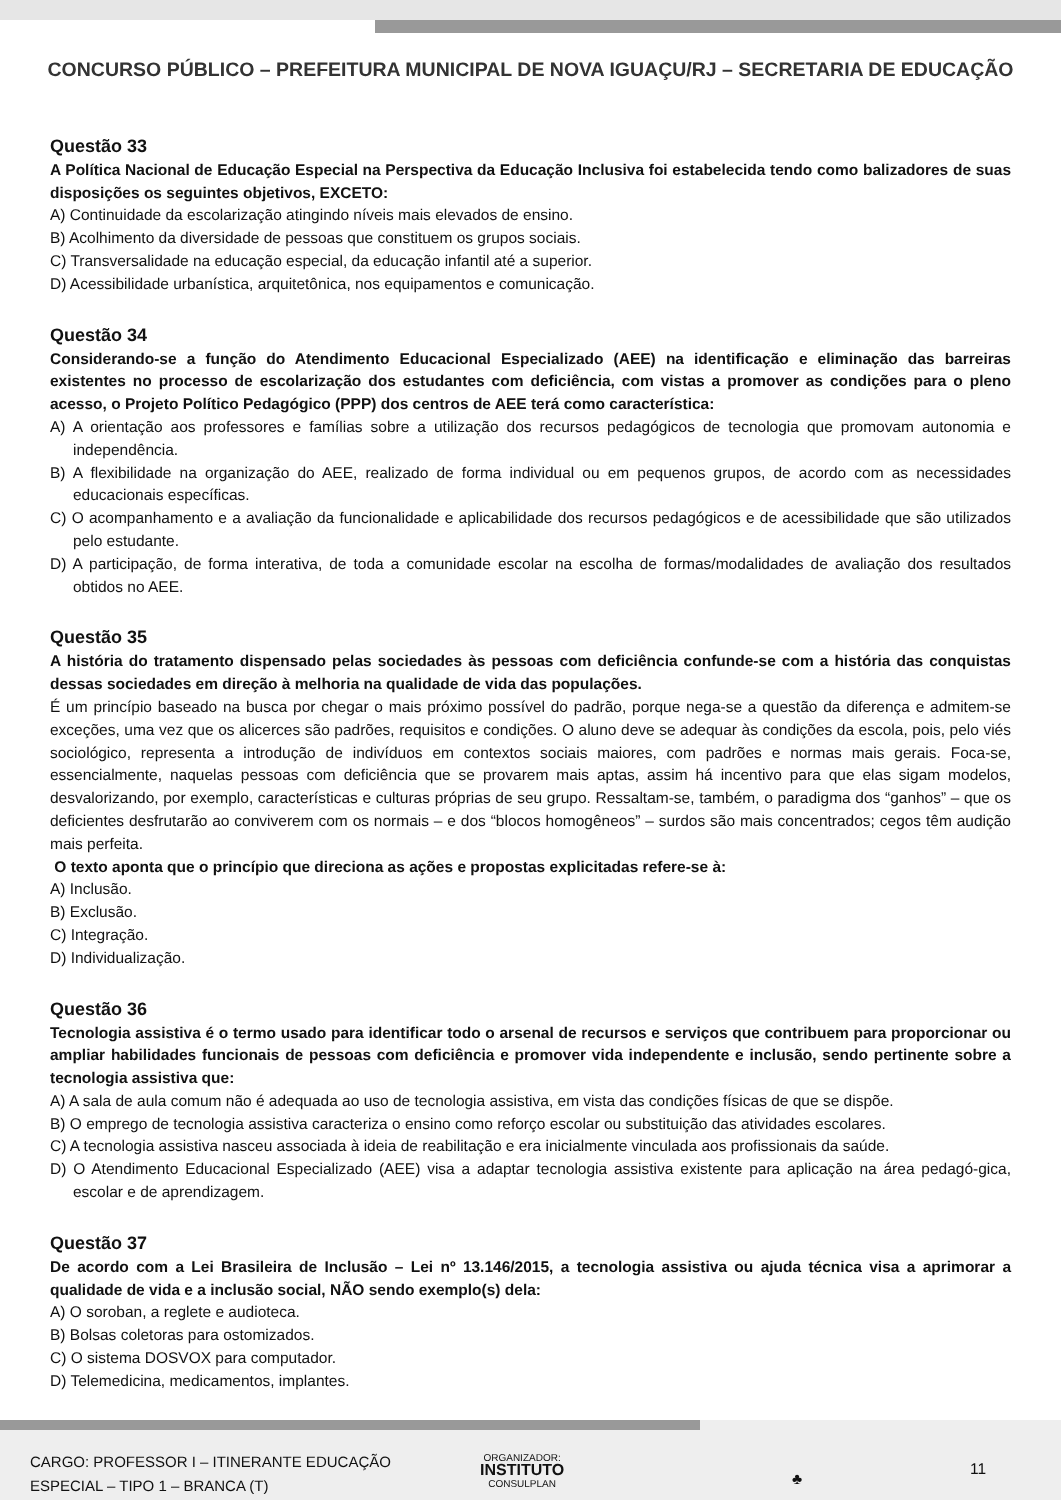CONCURSO PÚBLICO – PREFEITURA MUNICIPAL DE NOVA IGUAÇU/RJ – SECRETARIA DE EDUCAÇÃO
Questão 33
A Política Nacional de Educação Especial na Perspectiva da Educação Inclusiva foi estabelecida tendo como balizadores de suas disposições os seguintes objetivos, EXCETO:
A) Continuidade da escolarização atingindo níveis mais elevados de ensino.
B) Acolhimento da diversidade de pessoas que constituem os grupos sociais.
C) Transversalidade na educação especial, da educação infantil até a superior.
D) Acessibilidade urbanística, arquitetônica, nos equipamentos e comunicação.
Questão 34
Considerando-se a função do Atendimento Educacional Especializado (AEE) na identificação e eliminação das barreiras existentes no processo de escolarização dos estudantes com deficiência, com vistas a promover as condições para o pleno acesso, o Projeto Político Pedagógico (PPP) dos centros de AEE terá como característica:
A) A orientação aos professores e famílias sobre a utilização dos recursos pedagógicos de tecnologia que promovam autonomia e independência.
B) A flexibilidade na organização do AEE, realizado de forma individual ou em pequenos grupos, de acordo com as necessidades educacionais específicas.
C) O acompanhamento e a avaliação da funcionalidade e aplicabilidade dos recursos pedagógicos e de acessibilidade que são utilizados pelo estudante.
D) A participação, de forma interativa, de toda a comunidade escolar na escolha de formas/modalidades de avaliação dos resultados obtidos no AEE.
Questão 35
A história do tratamento dispensado pelas sociedades às pessoas com deficiência confunde-se com a história das conquistas dessas sociedades em direção à melhoria na qualidade de vida das populações.
É um princípio baseado na busca por chegar o mais próximo possível do padrão, porque nega-se a questão da diferença e admitem-se exceções, uma vez que os alicerces são padrões, requisitos e condições. O aluno deve se adequar às condições da escola, pois, pelo viés sociológico, representa a introdução de indivíduos em contextos sociais maiores, com padrões e normas mais gerais. Foca-se, essencialmente, naquelas pessoas com deficiência que se provarem mais aptas, assim há incentivo para que elas sigam modelos, desvalorizando, por exemplo, características e culturas próprias de seu grupo. Ressaltam-se, também, o paradigma dos “ganhos” – que os deficientes desfrutarão ao conviverem com os normais – e dos “blocos homogêneos” – surdos são mais concentrados; cegos têm audição mais perfeita.
O texto aponta que o princípio que direciona as ações e propostas explicitadas refere-se à:
A) Inclusão.
B) Exclusão.
C) Integração.
D) Individualização.
Questão 36
Tecnologia assistiva é o termo usado para identificar todo o arsenal de recursos e serviços que contribuem para proporcionar ou ampliar habilidades funcionais de pessoas com deficiência e promover vida independente e inclusão, sendo pertinente sobre a tecnologia assistiva que:
A) A sala de aula comum não é adequada ao uso de tecnologia assistiva, em vista das condições físicas de que se dispõe.
B) O emprego de tecnologia assistiva caracteriza o ensino como reforço escolar ou substituição das atividades escolares.
C) A tecnologia assistiva nasceu associada à ideia de reabilitação e era inicialmente vinculada aos profissionais da saúde.
D) O Atendimento Educacional Especializado (AEE) visa a adaptar tecnologia assistiva existente para aplicação na área pedagó-gica, escolar e de aprendizagem.
Questão 37
De acordo com a Lei Brasileira de Inclusão – Lei nº 13.146/2015, a tecnologia assistiva ou ajuda técnica visa a aprimorar a qualidade de vida e a inclusão social, NÃO sendo exemplo(s) dela:
A) O soroban, a reglete e audioteca.
B) Bolsas coletoras para ostomizados.
C) O sistema DOSVOX para computador.
D) Telemedicina, medicamentos, implantes.
CARGO: PROFESSOR I – ITINERANTE EDUCAÇÃO
ESPECIAL – TIPO 1 – BRANCA (T)
ORGANIZADOR:
INSTITUTO
CONSULPLAN
♣
11